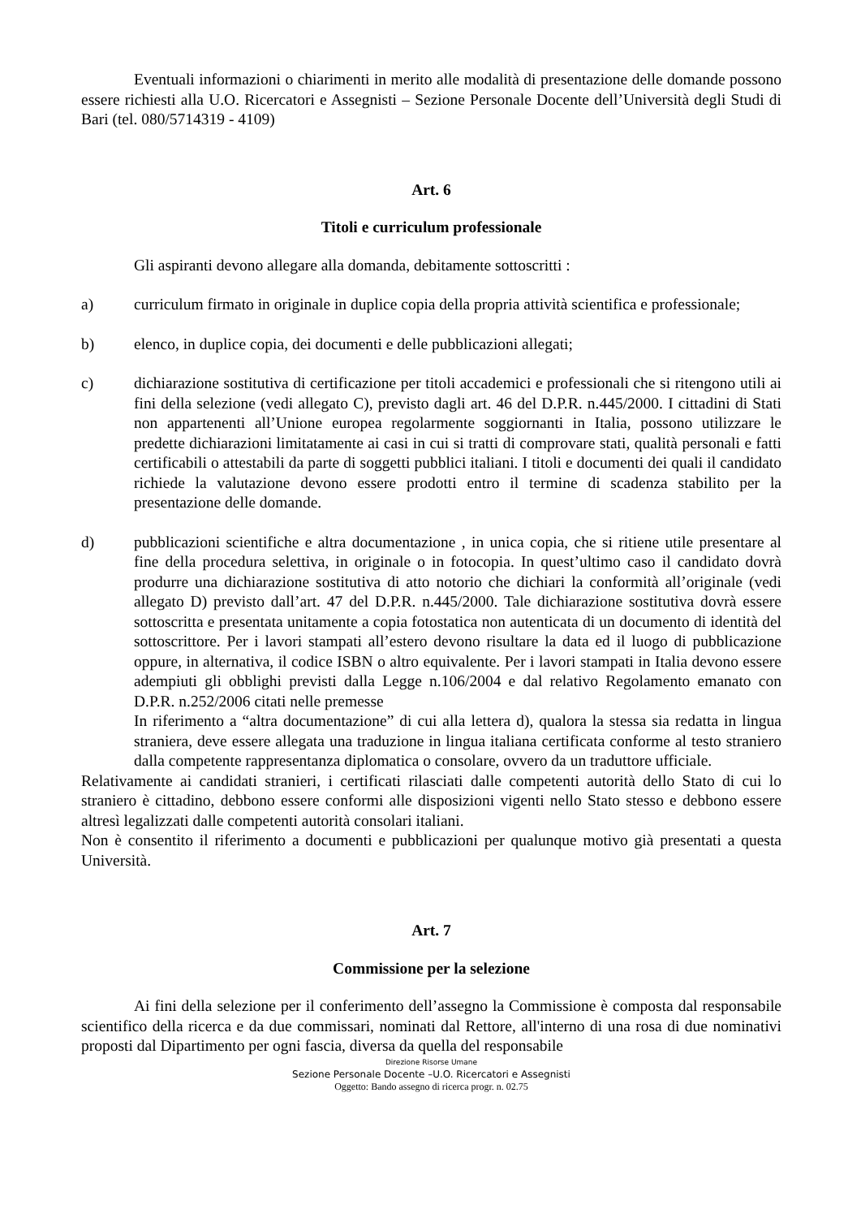Eventuali informazioni o chiarimenti in merito alle modalità di presentazione delle domande possono essere richiesti alla U.O. Ricercatori e Assegnisti – Sezione Personale Docente dell’Università degli Studi di Bari (tel. 080/5714319 - 4109)
Art. 6
Titoli e curriculum professionale
Gli aspiranti devono allegare alla domanda, debitamente sottoscritti :
a) curriculum firmato in originale in duplice copia della propria attività scientifica e professionale;
b) elenco, in duplice copia, dei documenti e delle pubblicazioni allegati;
c) dichiarazione sostitutiva di certificazione per titoli accademici e professionali che si ritengono utili ai fini della selezione (vedi allegato C), previsto dagli art. 46 del D.P.R. n.445/2000. I cittadini di Stati non appartenenti all’Unione europea regolarmente soggiornanti in Italia, possono utilizzare le predette dichiarazioni limitatamente ai casi in cui si tratti di comprovare stati, qualità personali e fatti certificabili o attestabili da parte di soggetti pubblici italiani. I titoli e documenti dei quali il candidato richiede la valutazione devono essere prodotti entro il termine di scadenza stabilito per la presentazione delle domande.
d) pubblicazioni scientifiche e altra documentazione , in unica copia, che si ritiene utile presentare al fine della procedura selettiva, in originale o in fotocopia. In quest’ultimo caso il candidato dovrà produrre una dichiarazione sostitutiva di atto notorio che dichiari la conformità all’originale (vedi allegato D) previsto dall’art. 47 del D.P.R. n.445/2000. Tale dichiarazione sostitutiva dovrà essere sottoscritta e presentata unitamente a copia fotostatica non autenticata di un documento di identità del sottoscrittore. Per i lavori stampati all’estero devono risultare la data ed il luogo di pubblicazione oppure, in alternativa, il codice ISBN o altro equivalente. Per i lavori stampati in Italia devono essere adempiuti gli obblighi previsti dalla Legge n.106/2004 e dal relativo Regolamento emanato con D.P.R. n.252/2006 citati nelle premesse
In riferimento a “altra documentazione” di cui alla lettera d), qualora la stessa sia redatta in lingua straniera, deve essere allegata una traduzione in lingua italiana certificata conforme al testo straniero dalla competente rappresentanza diplomatica o consolare, ovvero da un traduttore ufficiale.
Relativamente ai candidati stranieri, i certificati rilasciati dalle competenti autorità dello Stato di cui lo straniero è cittadino, debbono essere conformi alle disposizioni vigenti nello Stato stesso e debbono essere altresì legalizzati dalle competenti autorità consolari italiani.
Non è consentito il riferimento a documenti e pubblicazioni per qualunque motivo già presentati a questa Università.
Art. 7
Commissione per la selezione
Ai fini della selezione per il conferimento dell’assegno la Commissione è composta dal responsabile scientifico della ricerca e da due commissari, nominati dal Rettore, all'interno di una rosa di due nominativi proposti dal Dipartimento per ogni fascia, diversa da quella del responsabile
Direzione Risorse Umane
Sezione Personale Docente –U.O. Ricercatori e Assegnisti
Oggetto: Bando assegno di ricerca progr. n. 02.75